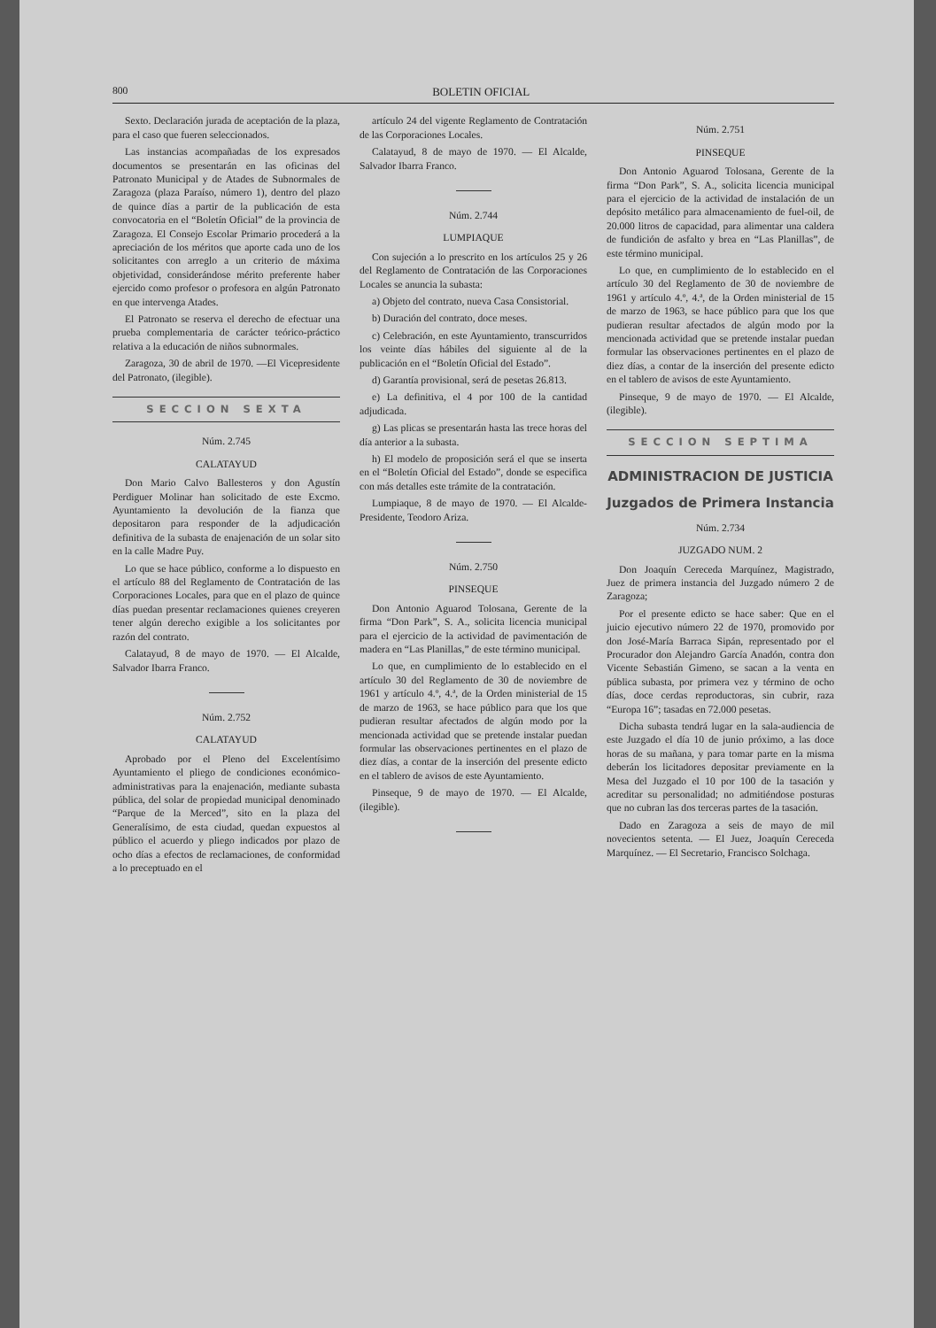800 BOLETIN OFICIAL
Sexto. Declaración jurada de aceptación de la plaza, para el caso que fueren seleccionados.
Las instancias acompañadas de los expresados documentos se presentarán en las oficinas del Patronato Municipal y de Atades de Subnormales de Zaragoza (plaza Paraíso, número 1), dentro del plazo de quince días a partir de la publicación de esta convocatoria en el “Boletín Oficial” de la provincia de Zaragoza. El Consejo Escolar Primario procederá a la apreciación de los méritos que aporte cada uno de los solicitantes con arreglo a un criterio de máxima objetividad, considerándose mérito preferente haber ejercido como profesor o profesora en algún Patronato en que intervenga Atades.
El Patronato se reserva el derecho de efectuar una prueba complementaria de carácter teórico-práctico relativa a la educación de niños subnormales.
Zaragoza, 30 de abril de 1970. —El Vicepresidente del Patronato, (ilegible).
SECCION SEXTA
Núm. 2.745
CALATAYUD
Don Mario Calvo Ballesteros y don Agustín Perdiguer Molinar han solicitado de este Excmo. Ayuntamiento la devolución de la fianza que depositaron para responder de la adjudicación definitiva de la subasta de enajenación de un solar sito en la calle Madre Puy.
Lo que se hace público, conforme a lo dispuesto en el artículo 88 del Reglamento de Contratación de las Corporaciones Locales, para que en el plazo de quince días puedan presentar reclamaciones quienes creyeren tener algún derecho exigible a los solicitantes por razón del contrato.
Calatayud, 8 de mayo de 1970. — El Alcalde, Salvador Ibarra Franco.
Núm. 2.752
CALATAYUD
Aprobado por el Pleno del Excelentísimo Ayuntamiento el pliego de condiciones económico-administrativas para la enajenación, mediante subasta pública, del solar de propiedad municipal denominado “Parque de la Merced”, sito en la plaza del Generalísimo, de esta ciudad, quedan expuestos al público el acuerdo y pliego indicados por plazo de ocho días a efectos de reclamaciones, de conformidad a lo preceptuado en el
artículo 24 del vigente Reglamento de Contratación de las Corporaciones Locales.
Calatayud, 8 de mayo de 1970. — El Alcalde, Salvador Ibarra Franco.
Núm. 2.744
LUMPIAQUE
Con sujeción a lo prescrito en los artículos 25 y 26 del Reglamento de Contratación de las Corporaciones Locales se anuncia la subasta:
a) Objeto del contrato, nueva Casa Consistorial.
b) Duración del contrato, doce meses.
c) Celebración, en este Ayuntamiento, transcurridos los veinte días hábiles del siguiente al de la publicación en el “Boletín Oficial del Estado”.
d) Garantía provisional, será de pesetas 26.813.
e) La definitiva, el 4 por 100 de la cantidad adjudicada.
g) Las plicas se presentarán hasta las trece horas del día anterior a la subasta.
h) El modelo de proposición será el que se inserta en el “Boletín Oficial del Estado”, donde se especifica con más detalles este trámite de la contratación.
Lumpiaque, 8 de mayo de 1970. — El Alcalde-Presidente, Teodoro Ariza.
Núm. 2.750
PINSEQUE
Don Antonio Aguarod Tolosana, Gerente de la firma “Don Park”, S. A., solicita licencia municipal para el ejercicio de la actividad de pavimentación de madera en “Las Planillas,” de este término municipal.
Lo que, en cumplimiento de lo establecido en el artículo 30 del Reglamento de 30 de noviembre de 1961 y artículo 4.º, 4.ª, de la Orden ministerial de 15 de marzo de 1963, se hace público para que los que pudieran resultar afectados de algún modo por la mencionada actividad que se pretende instalar puedan formular las observaciones pertinentes en el plazo de diez días, a contar de la inserción del presente edicto en el tablero de avisos de este Ayuntamiento.
Pinseque, 9 de mayo de 1970. — El Alcalde, (ilegible).
Núm. 2.751
PINSEQUE
Don Antonio Aguarod Tolosana, Gerente de la firma “Don Park”, S. A., solicita licencia municipal para el ejercicio de la actividad de instalación de un depósito metálico para almacenamiento de fuel-oil, de 20.000 litros de capacidad, para alimentar una caldera de fundición de asfalto y brea en “Las Planillas”, de este término municipal.
Lo que, en cumplimiento de lo establecido en el artículo 30 del Reglamento de 30 de noviembre de 1961 y artículo 4.º, 4.ª, de la Orden ministerial de 15 de marzo de 1963, se hace público para que los que pudieran resultar afectados de algún modo por la mencionada actividad que se pretende instalar puedan formular las observaciones pertinentes en el plazo de diez días, a contar de la inserción del presente edicto en el tablero de avisos de este Ayuntamiento.
Pinseque, 9 de mayo de 1970. — El Alcalde, (ilegible).
SECCION SEPTIMA
ADMINISTRACION DE JUSTICIA
Juzgados de Primera Instancia
Núm. 2.734
JUZGADO NUM. 2
Don Joaquín Cereceda Marquínez, Magistrado, Juez de primera instancia del Juzgado número 2 de Zaragoza;
Por el presente edicto se hace saber: Que en el juicio ejecutivo número 22 de 1970, promovido por don José-María Barraca Sipán, representado por el Procurador don Alejandro García Anadón, contra don Vicente Sebastián Gimeno, se sacan a la venta en pública subasta, por primera vez y término de ocho días, doce cerdas reproductoras, sin cubrir, raza “Europa 16”; tasadas en 72.000 pesetas.
Dicha subasta tendrá lugar en la sala-audiencia de este Juzgado el día 10 de junio próximo, a las doce horas de su mañana, y para tomar parte en la misma deberán los licitadores depositar previamente en la Mesa del Juzgado el 10 por 100 de la tasación y acreditar su personalidad; no admitiéndose posturas que no cubran las dos terceras partes de la tasación.
Dado en Zaragoza a seis de mayo de mil novecientos setenta. — El Juez, Joaquín Cereceda Marquínez. — El Secretario, Francisco Solchaga.